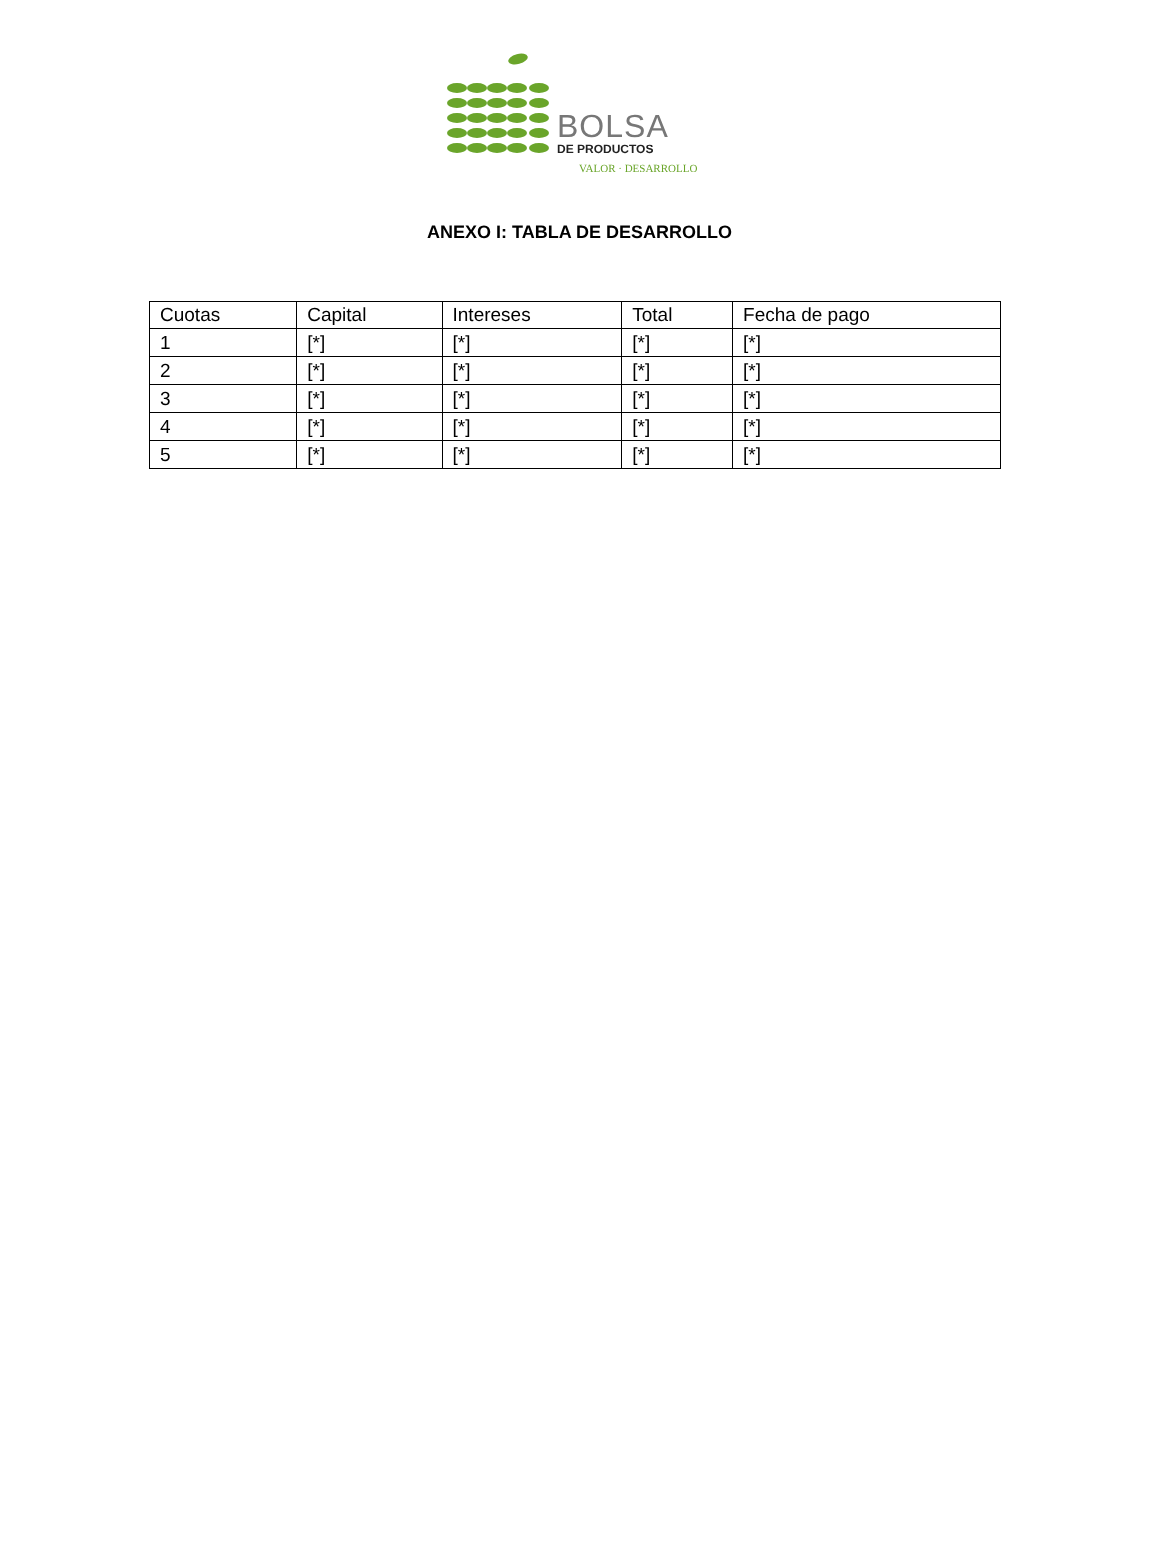BOLSA
DE PRODUCTOS
VALOR · DESARROLLO
ANEXO I: TABLA DE DESARROLLO
| Cuotas | Capital | Intereses | Total | Fecha de pago |
| --- | --- | --- | --- | --- |
| 1 | [*] | [*] | [*] | [*] |
| 2 | [*] | [*] | [*] | [*] |
| 3 | [*] | [*] | [*] | [*] |
| 4 | [*] | [*] | [*] | [*] |
| 5 | [*] | [*] | [*] | [*] |